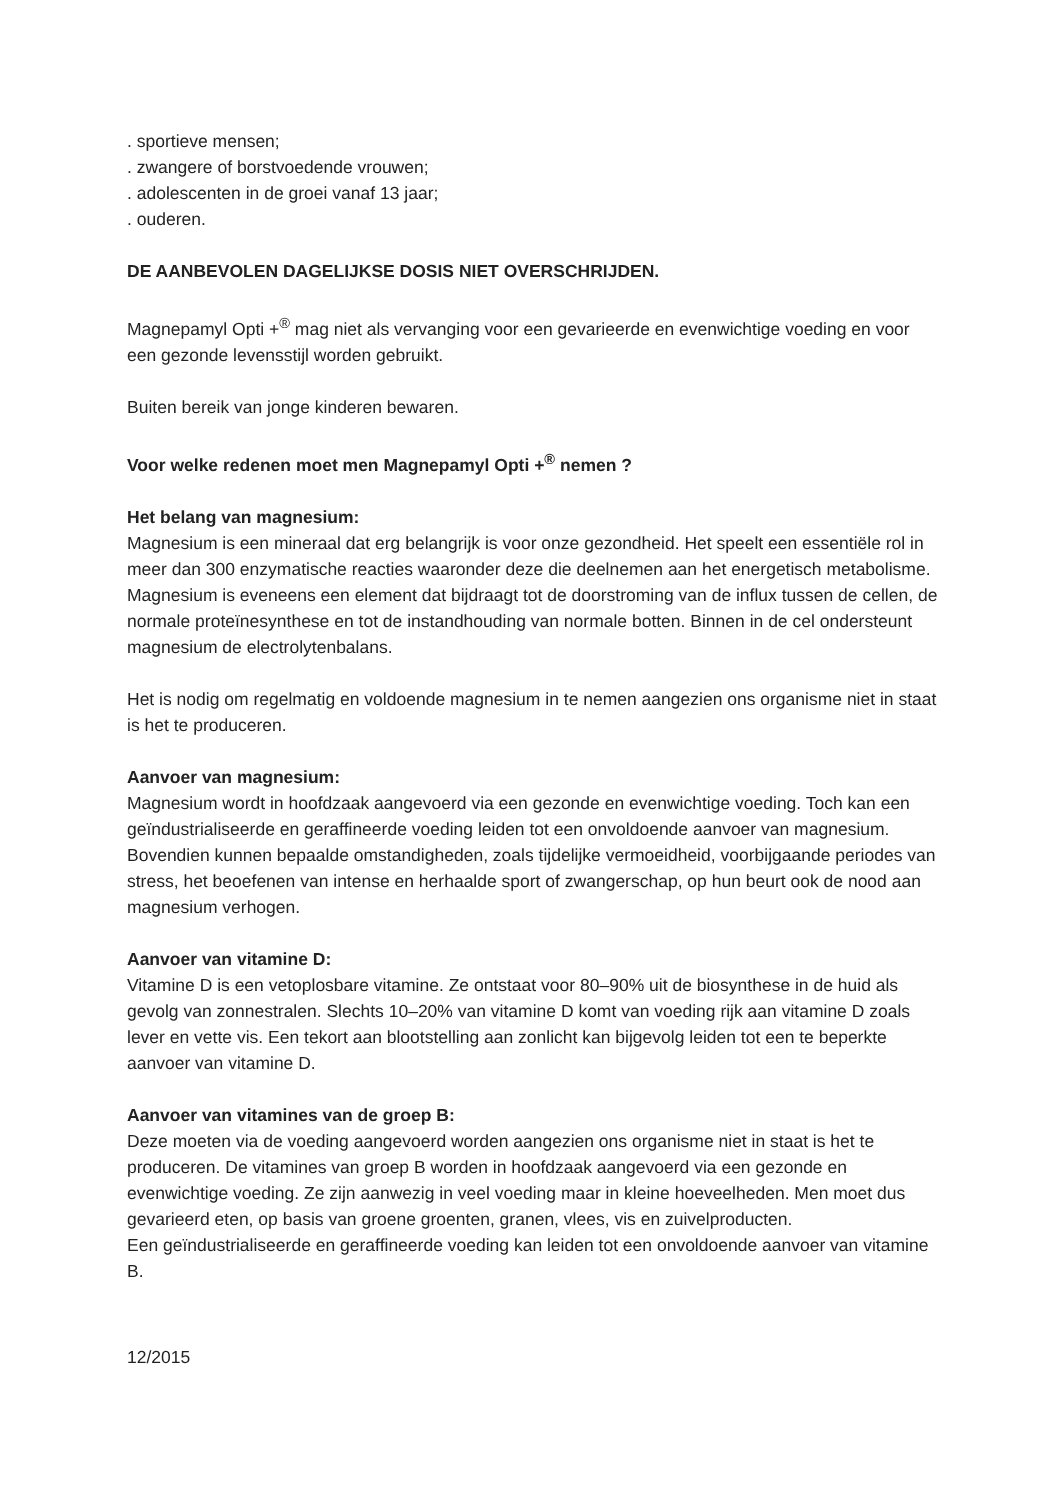. sportieve mensen;
. zwangere of borstvoedende vrouwen;
. adolescenten in de groei vanaf 13 jaar;
. ouderen.
DE AANBEVOLEN DAGELIJKSE DOSIS NIET OVERSCHRIJDEN.
Magnepamyl Opti +<sup>®</sup> mag niet als vervanging voor een gevarieerde en evenwichtige voeding en voor een gezonde levensstijl worden gebruikt.
Buiten bereik van jonge kinderen bewaren.
Voor welke redenen moet men Magnepamyl Opti +<sup>®</sup> nemen ?
Het belang van magnesium:
Magnesium is een mineraal dat erg belangrijk is voor onze gezondheid. Het speelt een essentiële rol in meer dan 300 enzymatische reacties waaronder deze die deelnemen aan het energetisch metabolisme.
Magnesium is eveneens een element dat bijdraagt tot de doorstroming van de influx tussen de cellen, de normale proteïnesynthese en tot de instandhouding van normale botten. Binnen in de cel ondersteunt magnesium de electrolytenbalans.
Het is nodig om regelmatig en voldoende magnesium in te nemen aangezien ons organisme niet in staat is het te produceren.
Aanvoer van magnesium:
Magnesium wordt in hoofdzaak aangevoerd via een gezonde en evenwichtige voeding. Toch kan een geïndustrialiseerde en geraffineerde voeding leiden tot een onvoldoende aanvoer van magnesium. Bovendien kunnen bepaalde omstandigheden, zoals tijdelijke vermoeidheid, voorbijgaande periodes van stress, het beoefenen van intense en herhaalde sport of zwangerschap, op hun beurt ook de nood aan magnesium verhogen.
Aanvoer van vitamine D:
Vitamine D is een vetoplosbare vitamine. Ze ontstaat voor 80–90% uit de biosynthese in de huid als gevolg van zonnestralen. Slechts 10–20% van vitamine D komt van voeding rijk aan vitamine D zoals lever en vette vis. Een tekort aan blootstelling aan zonlicht kan bijgevolg leiden tot een te beperkte aanvoer van vitamine D.
Aanvoer van vitamines van de groep B:
Deze moeten via de voeding aangevoerd worden aangezien ons organisme niet in staat is het te produceren. De vitamines van groep B worden in hoofdzaak aangevoerd via een gezonde en evenwichtige voeding. Ze zijn aanwezig in veel voeding maar in kleine hoeveelheden. Men moet dus gevarieerd eten, op basis van groene groenten, granen, vlees, vis en zuivelproducten.
Een geïndustrialiseerde en geraffineerde voeding kan leiden tot een onvoldoende aanvoer van vitamine B.
12/2015